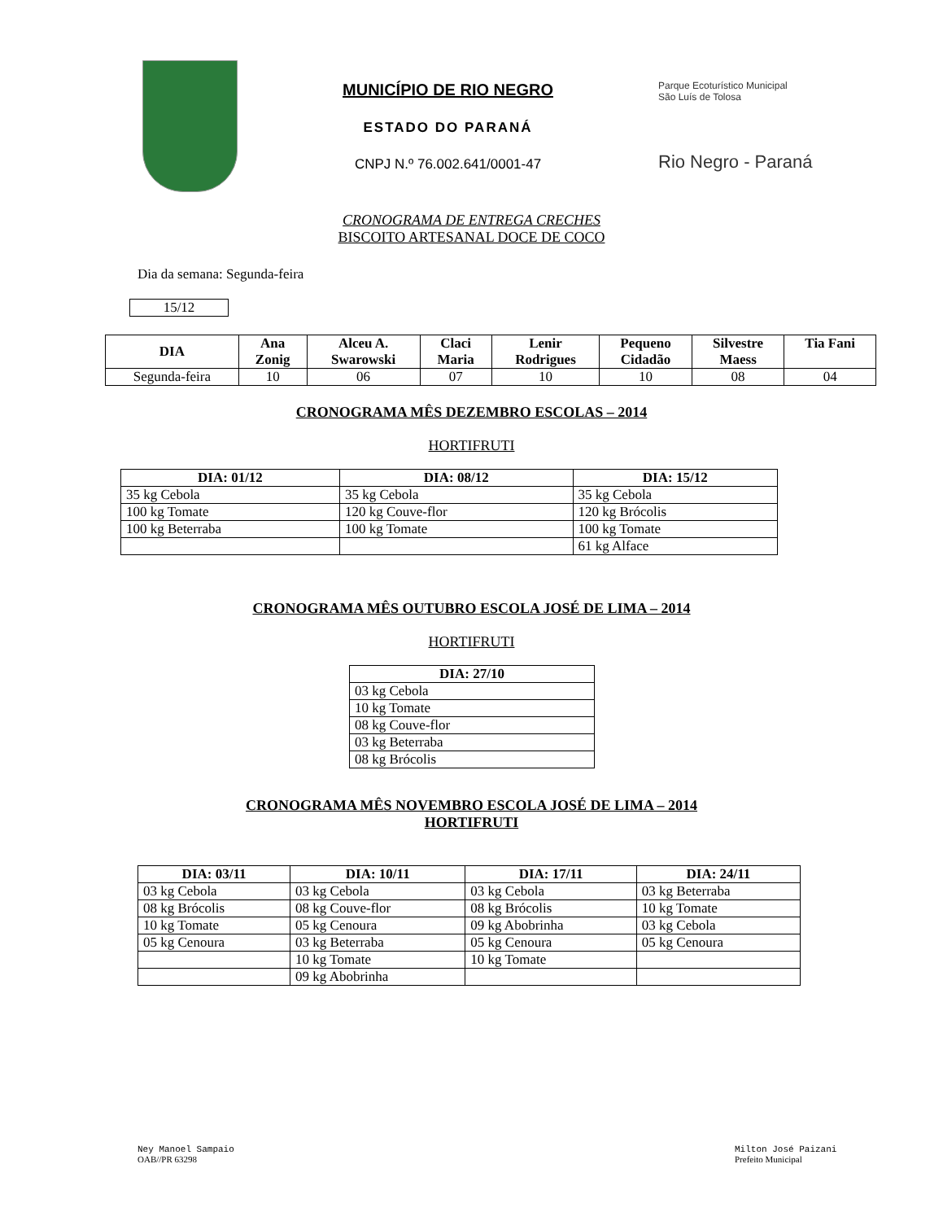MUNICÍPIO DE RIO NEGRO
ESTADO DO PARANÁ
CNPJ N.º 76.002.641/0001-47
Parque Ecoturístico Municipal
São Luís de Tolosa
Rio Negro - Paraná
CRONOGRAMA DE ENTREGA CRECHES
BISCOITO ARTESANAL DOCE DE COCO
Dia da semana: Segunda-feira
15/12
| DIA | Ana Zonig | Alceu A. Swarowski | Claci Maria | Lenir Rodrigues | Pequeno Cidadão | Silvestre Maess | Tia Fani |
| --- | --- | --- | --- | --- | --- | --- | --- |
| Segunda-feira | 10 | 06 | 07 | 10 | 10 | 08 | 04 |
CRONOGRAMA MÊS DEZEMBRO ESCOLAS – 2014
HORTIFRUTI
| DIA: 01/12 | DIA: 08/12 | DIA: 15/12 |
| --- | --- | --- |
| 35 kg Cebola | 35 kg Cebola | 35 kg Cebola |
| 100 kg Tomate | 120 kg Couve-flor | 120 kg Brócolis |
| 100 kg Beterraba | 100 kg Tomate | 100 kg Tomate |
| | | 61 kg Alface |
CRONOGRAMA MÊS OUTUBRO ESCOLA JOSÉ DE LIMA – 2014
HORTIFRUTI
| DIA: 27/10 |
| --- |
| 03 kg Cebola |
| 10 kg Tomate |
| 08 kg Couve-flor |
| 03 kg Beterraba |
| 08 kg Brócolis |
CRONOGRAMA MÊS NOVEMBRO ESCOLA JOSÉ DE LIMA – 2014
HORTIFRUTI
| DIA: 03/11 | DIA: 10/11 | DIA: 17/11 | DIA: 24/11 |
| --- | --- | --- | --- |
| 03 kg Cebola | 03 kg Cebola | 03 kg Cebola | 03 kg Beterraba |
| 08 kg Brócolis | 08 kg Couve-flor | 08 kg Brócolis | 10 kg Tomate |
| 10 kg Tomate | 05 kg Cenoura | 09 kg Abobrinha | 03 kg Cebola |
| 05 kg Cenoura | 03 kg Beterraba | 05 kg Cenoura | 05 kg Cenoura |
| | 10 kg Tomate | 10 kg Tomate | |
| | 09 kg Abobrinha | | |
Ney Manoel Sampaio
OAB//PR 63298
Milton José Paizani
Prefeito Municipal